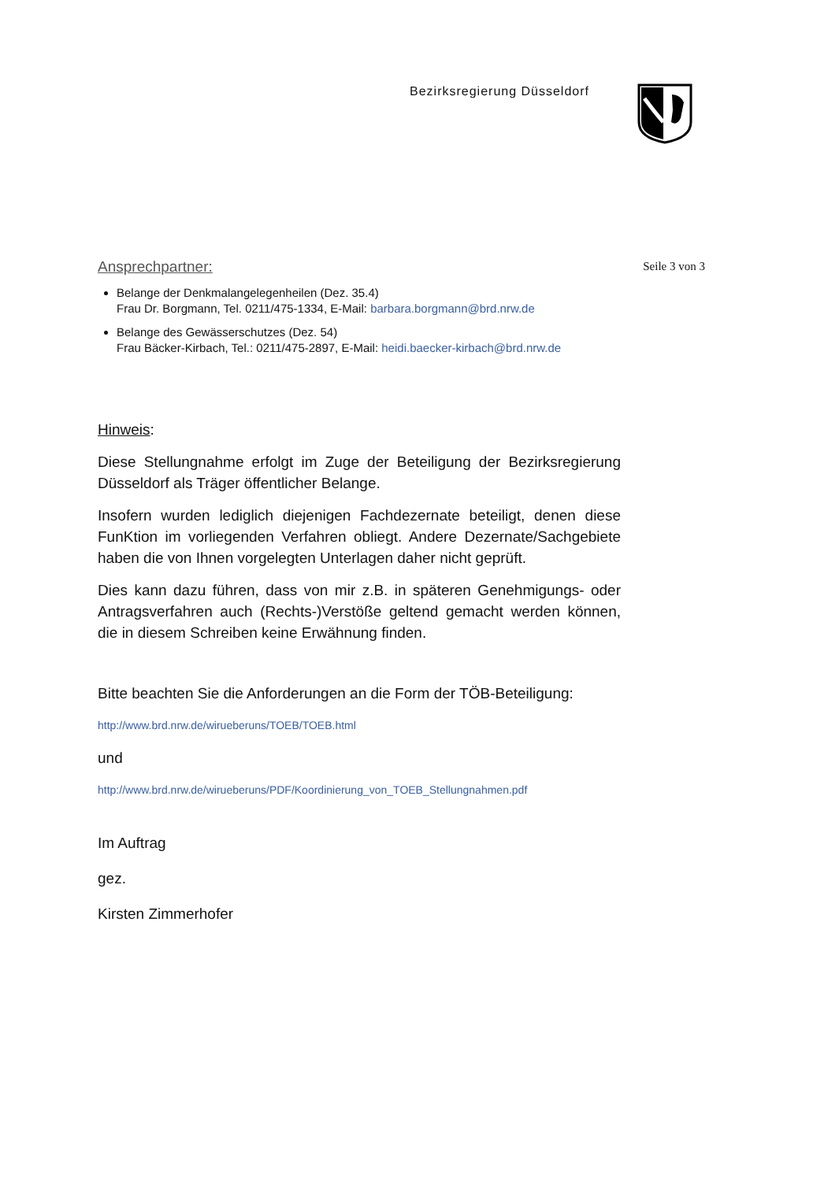Bezirksregierung Düsseldorf
Ansprechpartner:
Seile 3 von 3
Belange der Denkmalangelegenheilen (Dez. 35.4)
Frau Dr. Borgmann, Tel. 0211/475-1334, E-Mail: barbara.borgmann@brd.nrw.de
Belange des Gewässerschutzes (Dez. 54)
Frau Bäcker-Kirbach, Tel.: 0211/475-2897, E-Mail: heidi.baecker-kirbach@brd.nrw.de
Hinweis:
Diese Stellungnahme erfolgt im Zuge der Beteiligung der Bezirksregierung Düsseldorf als Träger öffentlicher Belange.
Insofern wurden lediglich diejenigen Fachdezernate beteiligt, denen diese FunKtion im vorliegenden Verfahren obliegt. Andere Dezernate/Sachgebiete haben die von Ihnen vorgelegten Unterlagen daher nicht geprüft.
Dies kann dazu führen, dass von mir z.B. in späteren Genehmigungs- oder Antragsverfahren auch (Rechts-)Verstöße geltend gemacht werden können, die in diesem Schreiben keine Erwähnung finden.
Bitte beachten Sie die Anforderungen an die Form der TÖB-Beteiligung:
http://www.brd.nrw.de/wirueberuns/TOEB/TOEB.html
und
http://www.brd.nrw.de/wirueberuns/PDF/Koordinierung_von_TOEB_Stellungnahmen.pdf
Im Auftrag
gez.
Kirsten Zimmerhofer